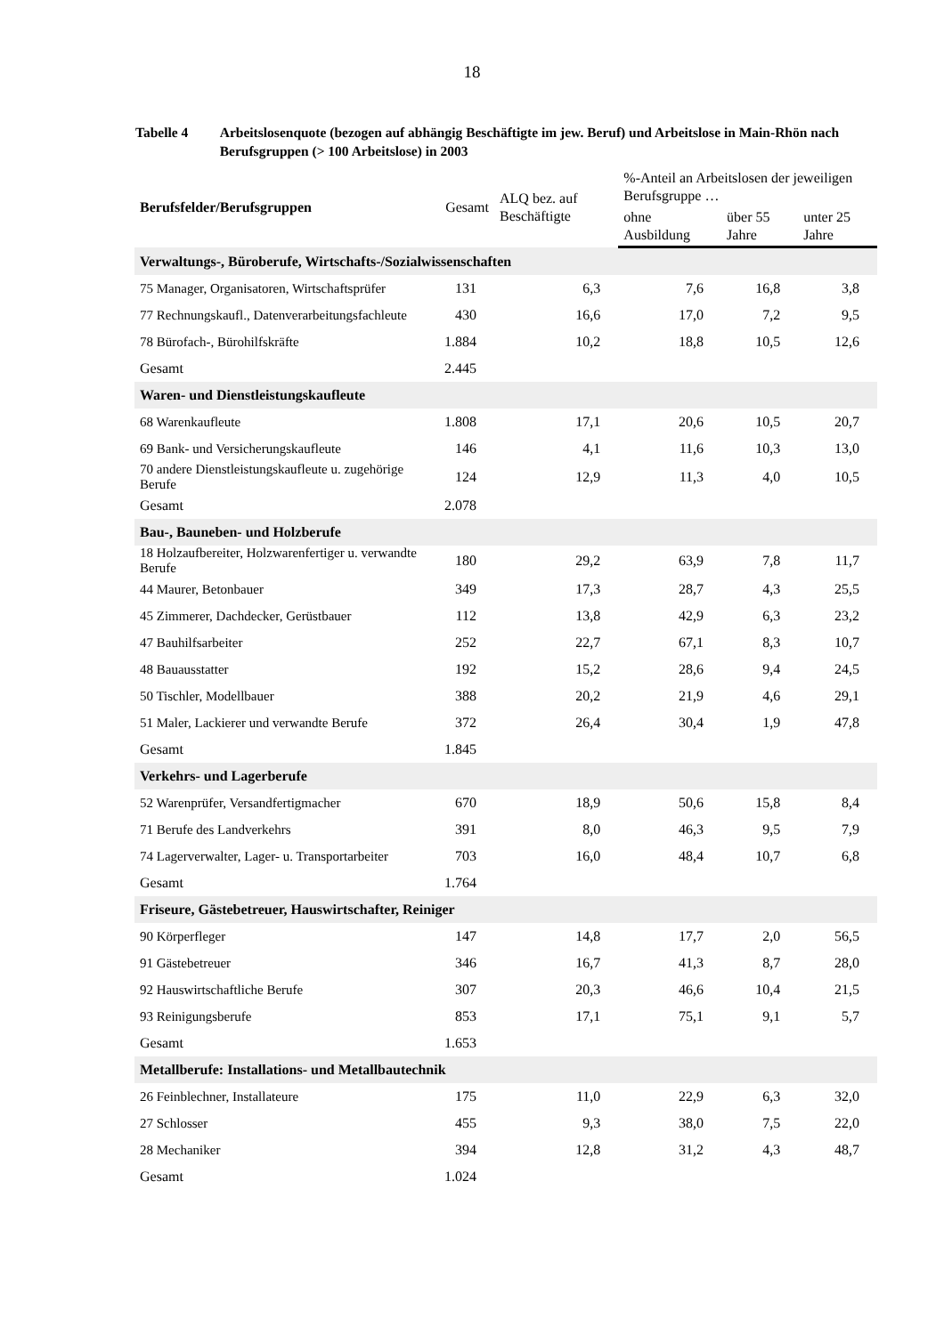18
Tabelle 4 Arbeitslosenquote (bezogen auf abhängig Beschäftigte im jew. Beruf) und Arbeitslose in Main-Rhön nach Berufsgruppen (> 100 Arbeitslose) in 2003
| Berufsfelder/Berufsgruppen | Gesamt | ALQ bez. auf Beschäftigte | %-Anteil an Arbeitslosen der jeweiligen Berufsgruppe … | | |
| --- | --- | --- | --- | --- | --- |
| | | | ohne Ausbildung | über 55 Jahre | unter 25 Jahre |
| Verwaltungs-, Büroberufe, Wirtschafts-/Sozialwissenschaften | | | | | |
| 75 Manager, Organisatoren, Wirtschaftsprüfer | 131 | 6,3 | 7,6 | 16,8 | 3,8 |
| 77 Rechnungskaufl., Datenverarbeitungsfachleute | 430 | 16,6 | 17,0 | 7,2 | 9,5 |
| 78 Bürofach-, Bürohilfskräfte | 1.884 | 10,2 | 18,8 | 10,5 | 12,6 |
| Gesamt | 2.445 | | | | |
| Waren- und Dienstleistungskaufleute | | | | | |
| 68 Warenkaufleute | 1.808 | 17,1 | 20,6 | 10,5 | 20,7 |
| 69 Bank- und Versicherungskaufleute | 146 | 4,1 | 11,6 | 10,3 | 13,0 |
| 70 andere Dienstleistungskaufleute u. zugehörige Berufe | 124 | 12,9 | 11,3 | 4,0 | 10,5 |
| Gesamt | 2.078 | | | | |
| Bau-, Bauneben- und Holzberufe | | | | | |
| 18 Holzaufbereiter, Holzwarenfertiger u. verwandte Berufe | 180 | 29,2 | 63,9 | 7,8 | 11,7 |
| 44 Maurer, Betonbauer | 349 | 17,3 | 28,7 | 4,3 | 25,5 |
| 45 Zimmerer, Dachdecker, Gerüstbauer | 112 | 13,8 | 42,9 | 6,3 | 23,2 |
| 47 Bauhilfsarbeiter | 252 | 22,7 | 67,1 | 8,3 | 10,7 |
| 48 Bauausstatter | 192 | 15,2 | 28,6 | 9,4 | 24,5 |
| 50 Tischler, Modellbauer | 388 | 20,2 | 21,9 | 4,6 | 29,1 |
| 51 Maler, Lackierer und verwandte Berufe | 372 | 26,4 | 30,4 | 1,9 | 47,8 |
| Gesamt | 1.845 | | | | |
| Verkehrs- und Lagerberufe | | | | | |
| 52 Warenprüfer, Versandfertigmacher | 670 | 18,9 | 50,6 | 15,8 | 8,4 |
| 71 Berufe des Landverkehrs | 391 | 8,0 | 46,3 | 9,5 | 7,9 |
| 74 Lagerverwalter, Lager- u. Transportarbeiter | 703 | 16,0 | 48,4 | 10,7 | 6,8 |
| Gesamt | 1.764 | | | | |
| Friseure, Gästebetreuer, Hauswirtschafter, Reiniger | | | | | |
| 90 Körperfleger | 147 | 14,8 | 17,7 | 2,0 | 56,5 |
| 91 Gästebetreuer | 346 | 16,7 | 41,3 | 8,7 | 28,0 |
| 92 Hauswirtschaftliche Berufe | 307 | 20,3 | 46,6 | 10,4 | 21,5 |
| 93 Reinigungsberufe | 853 | 17,1 | 75,1 | 9,1 | 5,7 |
| Gesamt | 1.653 | | | | |
| Metallberufe: Installations- und Metallbautechnik | | | | | |
| 26 Feinblechner, Installateure | 175 | 11,0 | 22,9 | 6,3 | 32,0 |
| 27 Schlosser | 455 | 9,3 | 38,0 | 7,5 | 22,0 |
| 28 Mechaniker | 394 | 12,8 | 31,2 | 4,3 | 48,7 |
| Gesamt | 1.024 | | | | |